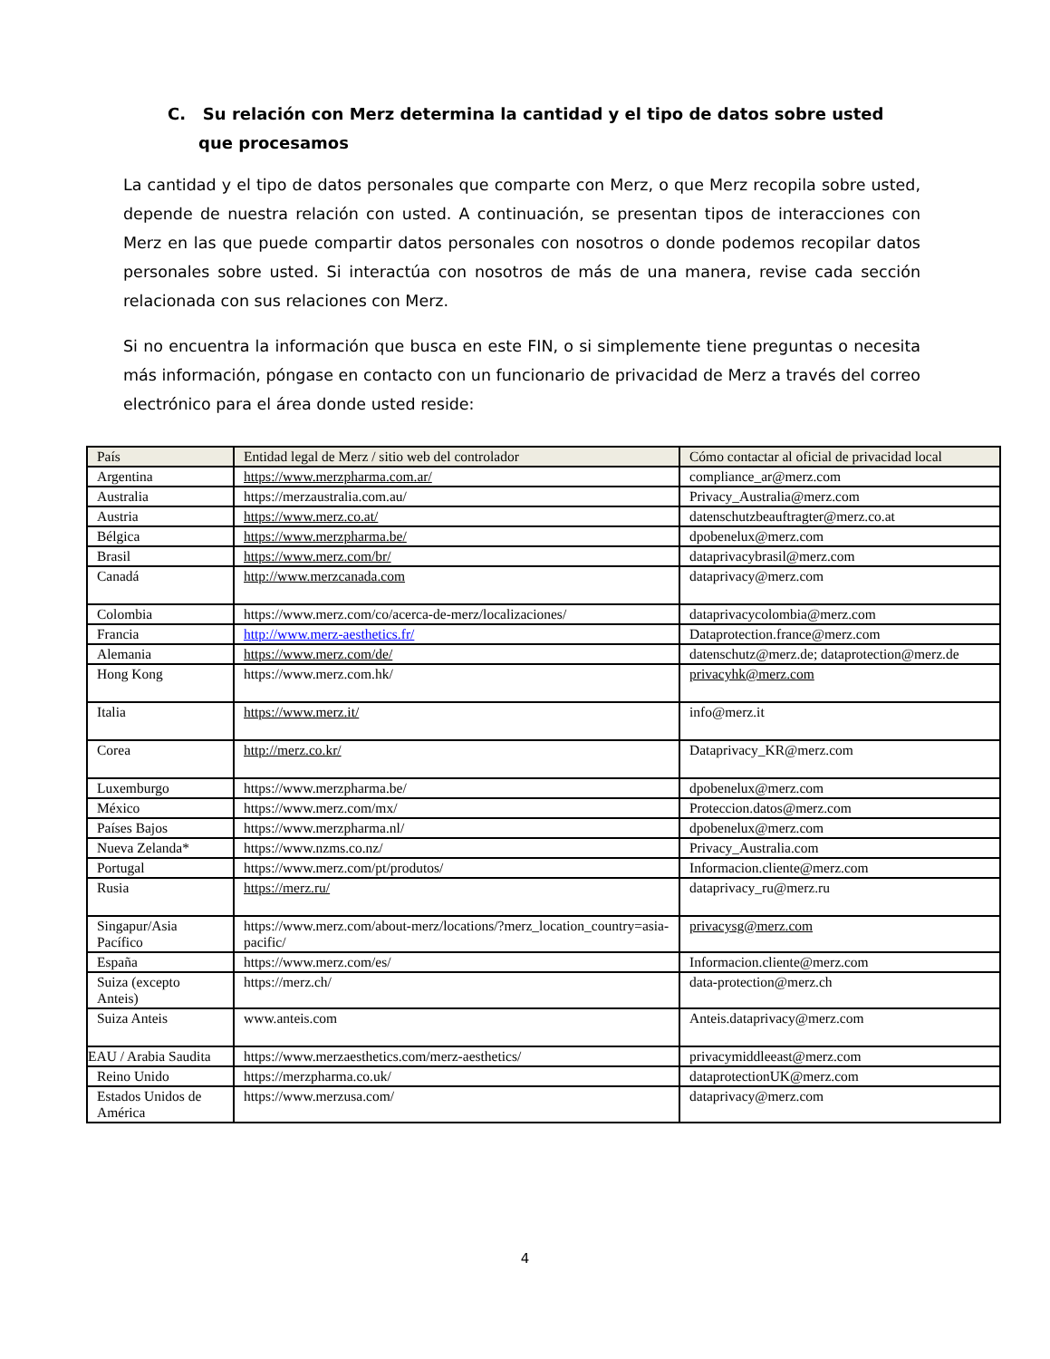C. Su relación con Merz determina la cantidad y el tipo de datos sobre usted que procesamos
La cantidad y el tipo de datos personales que comparte con Merz, o que Merz recopila sobre usted, depende de nuestra relación con usted. A continuación, se presentan tipos de interacciones con Merz en las que puede compartir datos personales con nosotros o donde podemos recopilar datos personales sobre usted. Si interactúa con nosotros de más de una manera, revise cada sección relacionada con sus relaciones con Merz.
Si no encuentra la información que busca en este FIN, o si simplemente tiene preguntas o necesita más información, póngase en contacto con un funcionario de privacidad de Merz a través del correo electrónico para el área donde usted reside:
| País | Entidad legal de Merz / sitio web del controlador | Cómo contactar al oficial de privacidad local |
| --- | --- | --- |
| Argentina | https://www.merzpharma.com.ar/ | compliance_ar@merz.com |
| Australia | https://merzaustralia.com.au/ | Privacy_Australia@merz.com |
| Austria | https://www.merz.co.at/ | datenschutzbeauftragter@merz.co.at |
| Bélgica | https://www.merzpharma.be/ | dpobenelux@merz.com |
| Brasil | https://www.merz.com/br/ | dataprivacybrasil@merz.com |
| Canadá | http://www.merzcanada.com | dataprivacy@merz.com |
| Colombia | https://www.merz.com/co/acerca-de-merz/localizaciones/ | dataprivacycolombia@merz.com |
| Francia | http://www.merz-aesthetics.fr/ | Dataprotection.france@merz.com |
| Alemania | https://www.merz.com/de/ | datenschutz@merz.de; dataprotection@merz.de |
| Hong Kong | https://www.merz.com.hk/ | privacyhk@merz.com |
| Italia | https://www.merz.it/ | info@merz.it |
| Corea | http://merz.co.kr/ | Dataprivacy_KR@merz.com |
| Luxemburgo | https://www.merzpharma.be/ | dpobenelux@merz.com |
| México | https://www.merz.com/mx/ | Proteccion.datos@merz.com |
| Países Bajos | https://www.merzpharma.nl/ | dpobenelux@merz.com |
| Nueva Zelanda* | https://www.nzms.co.nz/ | Privacy_Australia.com |
| Portugal | https://www.merz.com/pt/produtos/ | Informacion.cliente@merz.com |
| Rusia | https://merz.ru/ | dataprivacy_ru@merz.ru |
| Singapur/Asia Pacífico | https://www.merz.com/about-merz/locations/?merz_location_country=asia-pacific/ | privacysg@merz.com |
| España | https://www.merz.com/es/ | Informacion.cliente@merz.com |
| Suiza (excepto Anteis) | https://merz.ch/ | data-protection@merz.ch |
| Suiza Anteis | www.anteis.com | Anteis.dataprivacy@merz.com |
| EAU / Arabia Saudita | https://www.merzaesthetics.com/merz-aesthetics/ | privacymiddleeast@merz.com |
| Reino Unido | https://merzpharma.co.uk/ | dataprotectionUK@merz.com |
| Estados Unidos de América | https://www.merzusa.com/ | dataprivacy@merz.com |
4